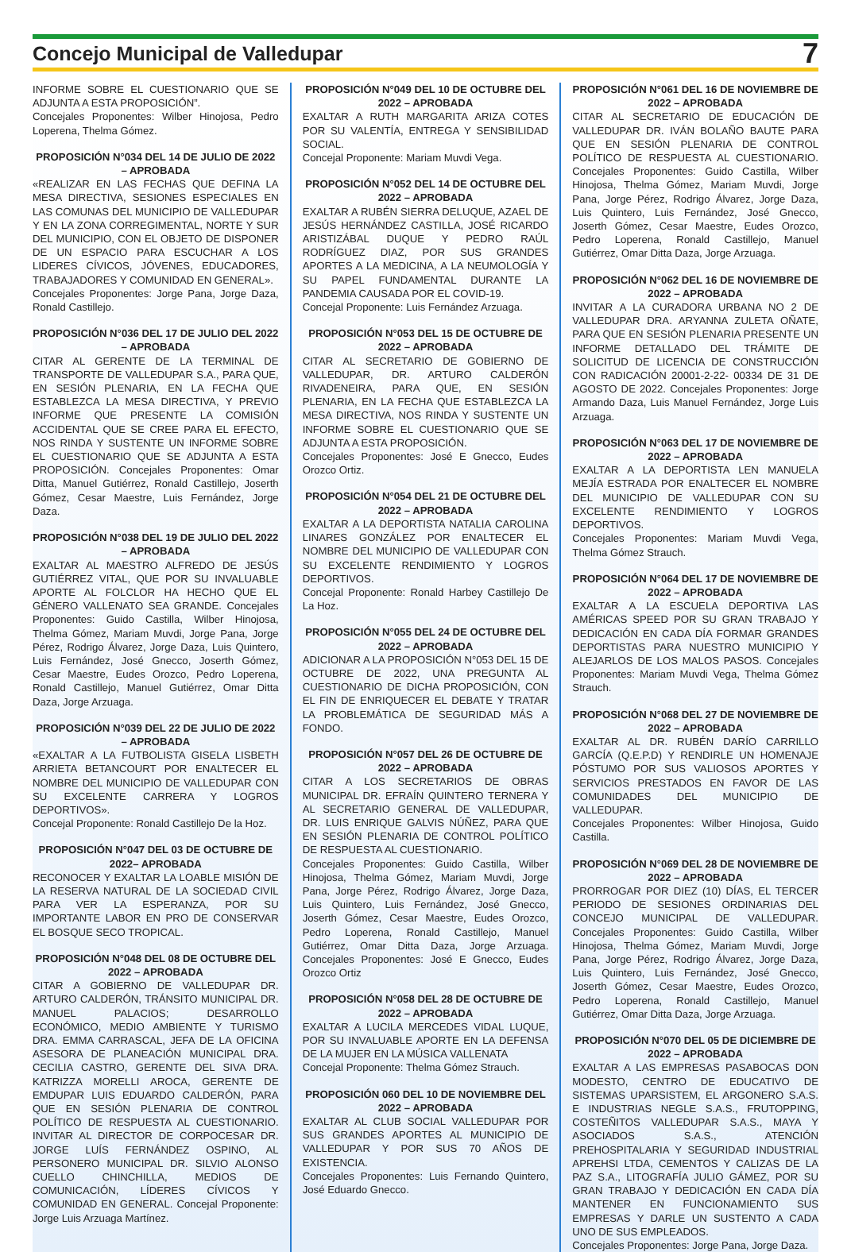Concejo Municipal de Valledupar
7
INFORME SOBRE EL CUESTIONARIO QUE SE ADJUNTA A ESTA PROPOSICIÓN”.
Concejales Proponentes: Wilber Hinojosa, Pedro Loperena, Thelma Gómez.
PROPOSICIÓN N°034 DEL 14 DE JULIO DE 2022 – APROBADA
«REALIZAR EN LAS FECHAS QUE DEFINA LA MESA DIRECTIVA, SESIONES ESPECIALES EN LAS COMUNAS DEL MUNICIPIO DE VALLEDUPAR Y EN LA ZONA CORREGIMENTAL, NORTE Y SUR DEL MUNICIPIO, CON EL OBJETO DE DISPONER DE UN ESPACIO PARA ESCUCHAR A LOS LIDERES CÍVICOS, JÓVENES, EDUCADORES, TRABAJADORES Y COMUNIDAD EN GENERAL».
Concejales Proponentes: Jorge Pana, Jorge Daza, Ronald Castillejo.
PROPOSICIÓN N°036 DEL 17 DE JULIO DEL 2022 – APROBADA
CITAR AL GERENTE DE LA TERMINAL DE TRANSPORTE DE VALLEDUPAR S.A., PARA QUE, EN SESIÓN PLENARIA, EN LA FECHA QUE ESTABLEZCA LA MESA DIRECTIVA, Y PREVIO INFORME QUE PRESENTE LA COMISIÓN ACCIDENTAL QUE SE CREE PARA EL EFECTO, NOS RINDA Y SUSTENTE UN INFORME SOBRE EL CUESTIONARIO QUE SE ADJUNTA A ESTA PROPOSICIÓN. Concejales Proponentes: Omar Ditta, Manuel Gutiérrez, Ronald Castillejo, Joserth Gómez, Cesar Maestre, Luis Fernández, Jorge Daza.
PROPOSICIÓN N°038 DEL 19 DE JULIO DEL 2022 – APROBADA
EXALTAR AL MAESTRO ALFREDO DE JESÚS GUTIÉRREZ VITAL, QUE POR SU INVALUABLE APORTE AL FOLCLOR HA HECHO QUE EL GÉNERO VALLENATO SEA GRANDE. Concejales Proponentes: Guido Castilla, Wilber Hinojosa, Thelma Gómez, Mariam Muvdi, Jorge Pana, Jorge Pérez, Rodrigo Álvarez, Jorge Daza, Luis Quintero, Luis Fernández, José Gnecco, Joserth Gómez, Cesar Maestre, Eudes Orozco, Pedro Loperena, Ronald Castillejo, Manuel Gutiérrez, Omar Ditta Daza, Jorge Arzuaga.
PROPOSICIÓN N°039 DEL 22 DE JULIO DE 2022 – APROBADA
«EXALTAR A LA FUTBOLISTA GISELA LISBETH ARRIETA BETANCOURT POR ENALTECER EL NOMBRE DEL MUNICIPIO DE VALLEDUPAR CON SU EXCELENTE CARRERA Y LOGROS DEPORTIVOS».
Concejal Proponente: Ronald Castillejo De la Hoz.
PROPOSICIÓN N°047 DEL 03 DE OCTUBRE DE 2022– APROBADA
RECONOCER Y EXALTAR LA LOABLE MISIÓN DE LA RESERVA NATURAL DE LA SOCIEDAD CIVIL PARA VER LA ESPERANZA, POR SU IMPORTANTE LABOR EN PRO DE CONSERVAR EL BOSQUE SECO TROPICAL.
PROPOSICIÓN N°048 DEL 08 DE OCTUBRE DEL 2022 – APROBADA
CITAR A GOBIERNO DE VALLEDUPAR DR. ARTURO CALDERÓN, TRÁNSITO MUNICIPAL DR. MANUEL PALACIOS; DESARROLLO ECONÓMICO, MEDIO AMBIENTE Y TURISMO DRA. EMMA CARRASCAL, JEFA DE LA OFICINA ASESORA DE PLANEACIÓN MUNICIPAL DRA. CECILIA CASTRO, GERENTE DEL SIVA DRA. KATRIZZA MORELLI AROCA, GERENTE DE EMDUPAR LUIS EDUARDO CALDERÓN, PARA QUE EN SESIÓN PLENARIA DE CONTROL POLÍTICO DE RESPUESTA AL CUESTIONARIO. INVITAR AL DIRECTOR DE CORPOCESAR DR. JORGE LUÍS FERNÁNDEZ OSPINO, AL PERSONERO MUNICIPAL DR. SILVIO ALONSO CUELLO CHINCHILLA, MEDIOS DE COMUNICACIÓN, LÍDERES CÍVICOS Y COMUNIDAD EN GENERAL. Concejal Proponente: Jorge Luis Arzuaga Martínez.
PROPOSICIÓN N°049 DEL 10 DE OCTUBRE DEL 2022 – APROBADA
EXALTAR A RUTH MARGARITA ARIZA COTES POR SU VALENTÍA, ENTREGA Y SENSIBILIDAD SOCIAL.
Concejal Proponente: Mariam Muvdi Vega.
PROPOSICIÓN N°052 DEL 14 DE OCTUBRE DEL 2022 – APROBADA
EXALTAR A RUBÉN SIERRA DELUQUE, AZAEL DE JESÚS HERNÁNDEZ CASTILLA, JOSÉ RICARDO ARISTIZÁBAL DUQUE Y PEDRO RAÚL RODRÍGUEZ DIAZ, POR SUS GRANDES APORTES A LA MEDICINA, A LA NEUMOLOGÍA Y SU PAPEL FUNDAMENTAL DURANTE LA PANDEMIA CAUSADA POR EL COVID-19.
Concejal Proponente: Luis Fernández Arzuaga.
PROPOSICIÓN N°053 DEL 15 DE OCTUBRE DE 2022 – APROBADA
CITAR AL SECRETARIO DE GOBIERNO DE VALLEDUPAR, DR. ARTURO CALDERÓN RIVADENEIRA, PARA QUE, EN SESIÓN PLENARIA, EN LA FECHA QUE ESTABLEZCA LA MESA DIRECTIVA, NOS RINDA Y SUSTENTE UN INFORME SOBRE EL CUESTIONARIO QUE SE ADJUNTA A ESTA PROPOSICIÓN.
Concejales Proponentes: José E Gnecco, Eudes Orozco Ortiz.
PROPOSICIÓN N°054 DEL 21 DE OCTUBRE DEL 2022 – APROBADA
EXALTAR A LA DEPORTISTA NATALIA CAROLINA LINARES GONZÁLEZ POR ENALTECER EL NOMBRE DEL MUNICIPIO DE VALLEDUPAR CON SU EXCELENTE RENDIMIENTO Y LOGROS DEPORTIVOS.
Concejal Proponente: Ronald Harbey Castillejo De La Hoz.
PROPOSICIÓN N°055 DEL 24 DE OCTUBRE DEL 2022 – APROBADA
ADICIONAR A LA PROPOSICIÓN N°053 DEL 15 DE OCTUBRE DE 2022, UNA PREGUNTA AL CUESTIONARIO DE DICHA PROPOSICIÓN, CON EL FIN DE ENRIQUECER EL DEBATE Y TRATAR LA PROBLEMÁTICA DE SEGURIDAD MÁS A FONDO.
PROPOSICIÓN N°057 DEL 26 DE OCTUBRE DE 2022 – APROBADA
CITAR A LOS SECRETARIOS DE OBRAS MUNICIPAL DR. EFRAÍN QUINTERO TERNERA Y AL SECRETARIO GENERAL DE VALLEDUPAR, DR. LUIS ENRIQUE GALVIS NÚÑEZ, PARA QUE EN SESIÓN PLENARIA DE CONTROL POLÍTICO DE RESPUESTA AL CUESTIONARIO.
Concejales Proponentes: Guido Castilla, Wilber Hinojosa, Thelma Gómez, Mariam Muvdi, Jorge Pana, Jorge Pérez, Rodrigo Álvarez, Jorge Daza, Luis Quintero, Luis Fernández, José Gnecco, Joserth Gómez, Cesar Maestre, Eudes Orozco, Pedro Loperena, Ronald Castillejo, Manuel Gutiérrez, Omar Ditta Daza, Jorge Arzuaga. Concejales Proponentes: José E Gnecco, Eudes Orozco Ortiz
PROPOSICIÓN N°058 DEL 28 DE OCTUBRE DE 2022 – APROBADA
EXALTAR A LUCILA MERCEDES VIDAL LUQUE, POR SU INVALUABLE APORTE EN LA DEFENSA DE LA MUJER EN LA MÚSICA VALLENATA
Concejal Proponente: Thelma Gómez Strauch.
PROPOSICIÓN 060 DEL 10 DE NOVIEMBRE DEL 2022 – APROBADA
EXALTAR AL CLUB SOCIAL VALLEDUPAR POR SUS GRANDES APORTES AL MUNICIPIO DE VALLEDUPAR Y POR SUS 70 AÑOS DE EXISTENCIA.
Concejales Proponentes: Luis Fernando Quintero, José Eduardo Gnecco.
PROPOSICIÓN N°061 DEL 16 DE NOVIEMBRE DE 2022 – APROBADA
CITAR AL SECRETARIO DE EDUCACIÓN DE VALLEDUPAR DR. IVÁN BOLAÑO BAUTE PARA QUE EN SESIÓN PLENARIA DE CONTROL POLÍTICO DE RESPUESTA AL CUESTIONARIO. Concejales Proponentes: Guido Castilla, Wilber Hinojosa, Thelma Gómez, Mariam Muvdi, Jorge Pana, Jorge Pérez, Rodrigo Álvarez, Jorge Daza, Luis Quintero, Luis Fernández, José Gnecco, Joserth Gómez, Cesar Maestre, Eudes Orozco, Pedro Loperena, Ronald Castillejo, Manuel Gutiérrez, Omar Ditta Daza, Jorge Arzuaga.
PROPOSICIÓN N°062 DEL 16 DE NOVIEMBRE DE 2022 – APROBADA
INVITAR A LA CURADORA URBANA NO 2 DE VALLEDUPAR DRA. ARYANNA ZULETA OÑATE, PARA QUE EN SESIÓN PLENARIA PRESENTE UN INFORME DETALLADO DEL TRÁMITE DE SOLICITUD DE LICENCIA DE CONSTRUCCIÓN CON RADICACIÓN 20001-2-22- 00334 DE 31 DE AGOSTO DE 2022. Concejales Proponentes: Jorge Armando Daza, Luis Manuel Fernández, Jorge Luis Arzuaga.
PROPOSICIÓN N°063 DEL 17 DE NOVIEMBRE DE 2022 – APROBADA
EXALTAR A LA DEPORTISTA LEN MANUELA MEJÍA ESTRADA POR ENALTECER EL NOMBRE DEL MUNICIPIO DE VALLEDUPAR CON SU EXCELENTE RENDIMIENTO Y LOGROS DEPORTIVOS.
Concejales Proponentes: Mariam Muvdi Vega, Thelma Gómez Strauch.
PROPOSICIÓN N°064 DEL 17 DE NOVIEMBRE DE 2022 – APROBADA
EXALTAR A LA ESCUELA DEPORTIVA LAS AMÉRICAS SPEED POR SU GRAN TRABAJO Y DEDICACIÓN EN CADA DÍA FORMAR GRANDES DEPORTISTAS PARA NUESTRO MUNICIPIO Y ALEJARLOS DE LOS MALOS PASOS. Concejales Proponentes: Mariam Muvdi Vega, Thelma Gómez Strauch.
PROPOSICIÓN N°068 DEL 27 DE NOVIEMBRE DE 2022 – APROBADA
EXALTAR AL DR. RUBÉN DARÍO CARRILLO GARCÍA (Q.E.P.D) Y RENDIRLE UN HOMENAJE PÓSTUMO POR SUS VALIOSOS APORTES Y SERVICIOS PRESTADOS EN FAVOR DE LAS COMUNIDADES DEL MUNICIPIO DE VALLEDUPAR.
Concejales Proponentes: Wilber Hinojosa, Guido Castilla.
PROPOSICIÓN N°069 DEL 28 DE NOVIEMBRE DE 2022 – APROBADA
PRORROGAR POR DIEZ (10) DÍAS, EL TERCER PERIODO DE SESIONES ORDINARIAS DEL CONCEJO MUNICIPAL DE VALLEDUPAR. Concejales Proponentes: Guido Castilla, Wilber Hinojosa, Thelma Gómez, Mariam Muvdi, Jorge Pana, Jorge Pérez, Rodrigo Álvarez, Jorge Daza, Luis Quintero, Luis Fernández, José Gnecco, Joserth Gómez, Cesar Maestre, Eudes Orozco, Pedro Loperena, Ronald Castillejo, Manuel Gutiérrez, Omar Ditta Daza, Jorge Arzuaga.
PROPOSICIÓN N°070 DEL 05 DE DICIEMBRE DE 2022 – APROBADA
EXALTAR A LAS EMPRESAS PASABOCAS DON MODESTO, CENTRO DE EDUCATIVO DE SISTEMAS UPARSISTEM, EL ARGONERO S.A.S. E INDUSTRIAS NEGLE S.A.S., FRUTOPPING, COSTEÑITOS VALLEDUPAR S.A.S., MAYA Y ASOCIADOS S.A.S., ATENCIÓN PREHOSPITALARIA Y SEGURIDAD INDUSTRIAL APREHSI LTDA, CEMENTOS Y CALIZAS DE LA PAZ S.A., LITOGRAFÍA JULIO GÁMEZ, POR SU GRAN TRABAJO Y DEDICACIÓN EN CADA DÍA MANTENER EN FUNCIONAMIENTO SUS EMPRESAS Y DARLE UN SUSTENTO A CADA UNO DE SUS EMPLEADOS.
Concejales Proponentes: Jorge Pana, Jorge Daza.